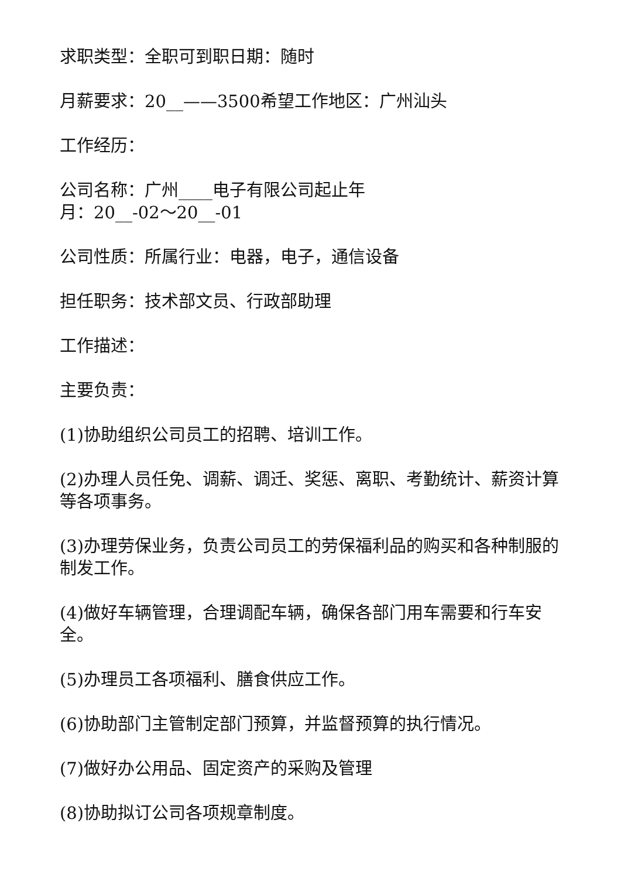求职类型：全职可到职日期：随时
月薪要求：20__——3500希望工作地区：广州汕头
工作经历：
公司名称：广州____电子有限公司起止年
月：20__-02～20__-01
公司性质：所属行业：电器，电子，通信设备
担任职务：技术部文员、行政部助理
工作描述：
主要负责：
(1)协助组织公司员工的招聘、培训工作。
(2)办理人员任免、调薪、调迁、奖惩、离职、考勤统计、薪资计算等各项事务。
(3)办理劳保业务，负责公司员工的劳保福利品的购买和各种制服的制发工作。
(4)做好车辆管理，合理调配车辆，确保各部门用车需要和行车安全。
(5)办理员工各项福利、膳食供应工作。
(6)协助部门主管制定部门预算，并监督预算的执行情况。
(7)做好办公用品、固定资产的采购及管理
(8)协助拟订公司各项规章制度。